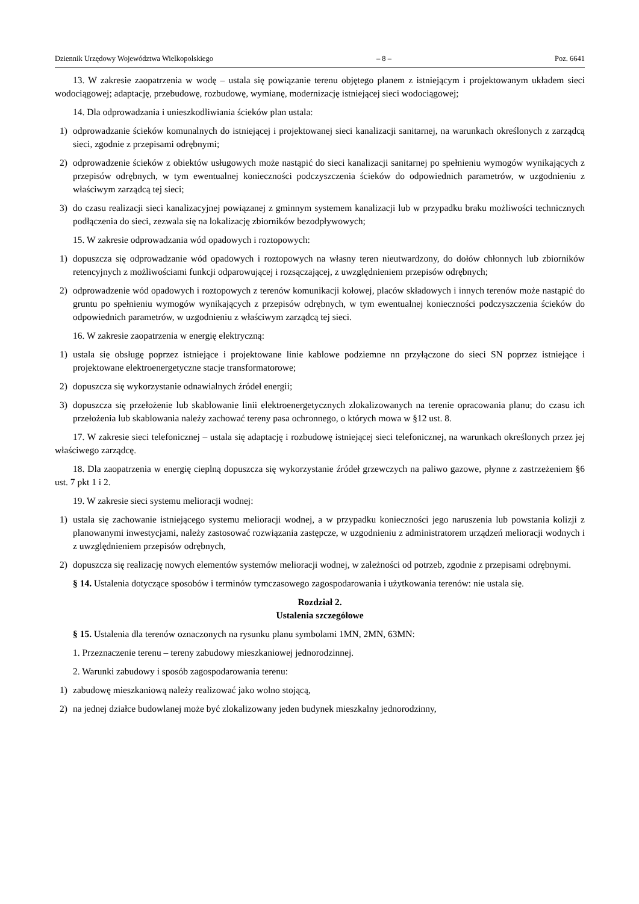Dziennik Urzędowy Województwa Wielkopolskiego – 8 – Poz. 6641
13. W zakresie zaopatrzenia w wodę – ustala się powiązanie terenu objętego planem z istniejącym i projektowanym układem sieci wodociągowej; adaptację, przebudowę, rozbudowę, wymianę, modernizację istniejącej sieci wodociągowej;
14. Dla odprowadzania i unieszkodliwiania ścieków plan ustala:
1) odprowadzanie ścieków komunalnych do istniejącej i projektowanej sieci kanalizacji sanitarnej, na warunkach określonych z zarządcą sieci, zgodnie z przepisami odrębnymi;
2) odprowadzenie ścieków z obiektów usługowych może nastąpić do sieci kanalizacji sanitarnej po spełnieniu wymogów wynikających z przepisów odrębnych, w tym ewentualnej konieczności podczyszczenia ścieków do odpowiednich parametrów, w uzgodnieniu z właściwym zarządcą tej sieci;
3) do czasu realizacji sieci kanalizacyjnej powiązanej z gminnym systemem kanalizacji lub w przypadku braku możliwości technicznych podłączenia do sieci, zezwala się na lokalizację zbiorników bezodpływowych;
15. W zakresie odprowadzania wód opadowych i roztopowych:
1) dopuszcza się odprowadzanie wód opadowych i roztopowych na własny teren nieutwardzony, do dołów chłonnych lub zbiorników retencyjnych z możliwościami funkcji odparowującej i rozsączającej, z uwzględnieniem przepisów odrębnych;
2) odprowadzenie wód opadowych i roztopowych z terenów komunikacji kołowej, placów składowych i innych terenów może nastąpić do gruntu po spełnieniu wymogów wynikających z przepisów odrębnych, w tym ewentualnej konieczności podczyszczenia ścieków do odpowiednich parametrów, w uzgodnieniu z właściwym zarządcą tej sieci.
16. W zakresie zaopatrzenia w energię elektryczną:
1) ustala się obsługę poprzez istniejące i projektowane linie kablowe podziemne nn przyłączone do sieci SN poprzez istniejące i projektowane elektroenergetyczne stacje transformatorowe;
2) dopuszcza się wykorzystanie odnawialnych źródeł energii;
3) dopuszcza się przełożenie lub skablowanie linii elektroenergetycznych zlokalizowanych na terenie opracowania planu; do czasu ich przełożenia lub skablowania należy zachować tereny pasa ochronnego, o których mowa w §12 ust. 8.
17. W zakresie sieci telefonicznej – ustala się adaptację i rozbudowę istniejącej sieci telefonicznej, na warunkach określonych przez jej właściwego zarządcę.
18. Dla zaopatrzenia w energię cieplną dopuszcza się wykorzystanie źródeł grzewczych na paliwo gazowe, płynne z zastrzeżeniem §6 ust. 7 pkt 1 i 2.
19. W zakresie sieci systemu melioracji wodnej:
1) ustala się zachowanie istniejącego systemu melioracji wodnej, a w przypadku konieczności jego naruszenia lub powstania kolizji z planowanymi inwestycjami, należy zastosować rozwiązania zastępcze, w uzgodnieniu z administratorem urządzeń melioracji wodnych i z uwzględnieniem przepisów odrębnych,
2) dopuszcza się realizację nowych elementów systemów melioracji wodnej, w zależności od potrzeb, zgodnie z przepisami odrębnymi.
§ 14. Ustalenia dotyczące sposobów i terminów tymczasowego zagospodarowania i użytkowania terenów: nie ustala się.
Rozdział 2.
Ustalenia szczegółowe
§ 15. Ustalenia dla terenów oznaczonych na rysunku planu symbolami 1MN, 2MN, 63MN:
1. Przeznaczenie terenu – tereny zabudowy mieszkaniowej jednorodzinnej.
2. Warunki zabudowy i sposób zagospodarowania terenu:
1) zabudowę mieszkaniową należy realizować jako wolno stojącą,
2) na jednej działce budowlanej może być zlokalizowany jeden budynek mieszkalny jednorodzinny,